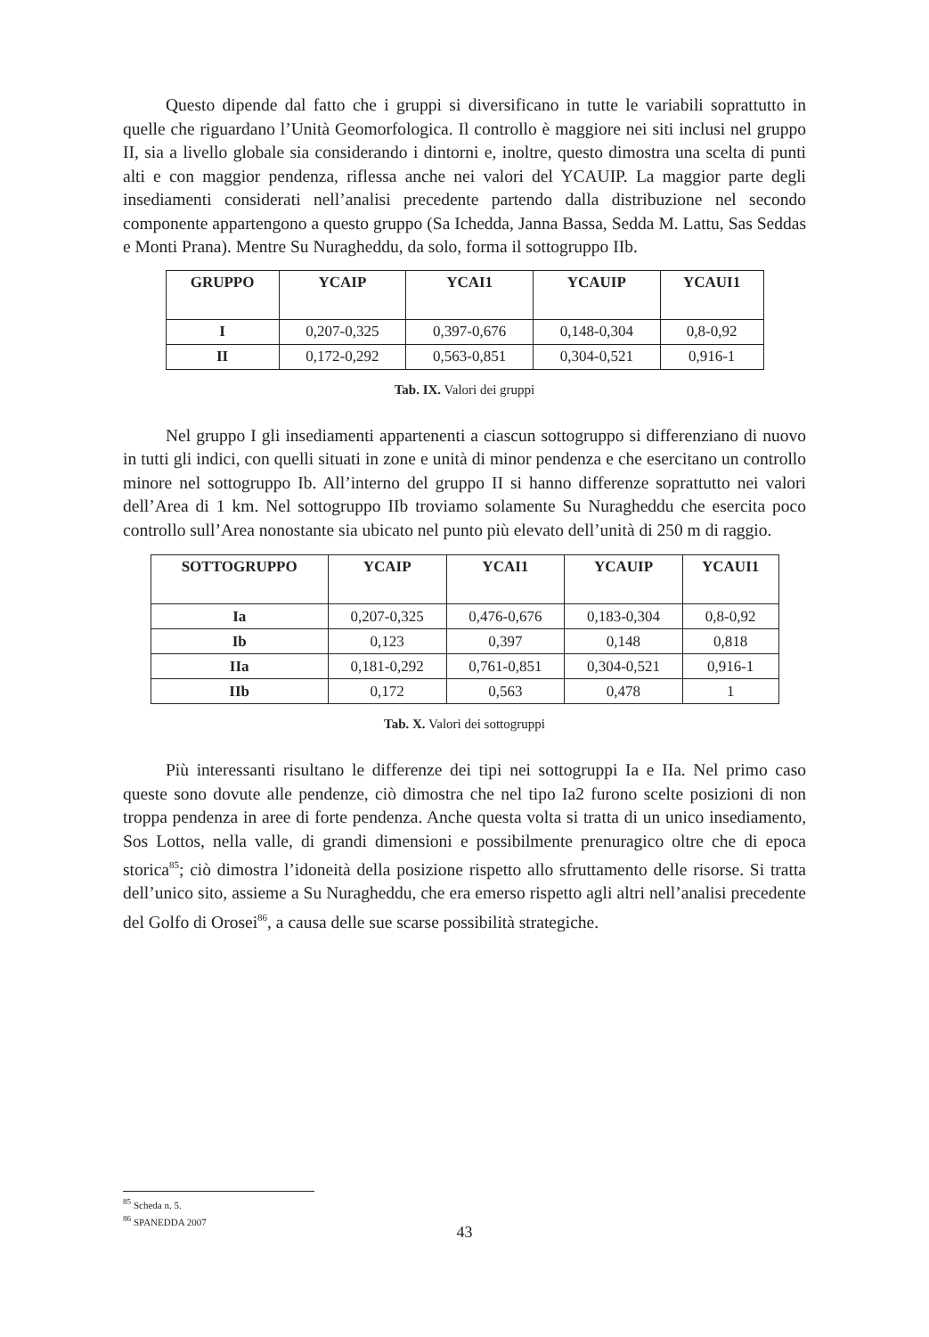Questo dipende dal fatto che i gruppi si diversificano in tutte le variabili soprattutto in quelle che riguardano l’Unità Geomorfologica. Il controllo è maggiore nei siti inclusi nel gruppo II, sia a livello globale sia considerando i dintorni e, inoltre, questo dimostra una scelta di punti alti e con maggior pendenza, riflessa anche nei valori del YCAUIP. La maggior parte degli insediamenti considerati nell’analisi precedente partendo dalla distribuzione nel secondo componente appartengono a questo gruppo (Sa Ichedda, Janna Bassa, Sedda M. Lattu, Sas Seddas e Monti Prana). Mentre Su Nuragheddu, da solo, forma il sottogruppo IIb.
| GRUPPO | YCAIP | YCAI1 | YCAUIP | YCAUI1 |
| --- | --- | --- | --- | --- |
| I | 0,207-0,325 | 0,397-0,676 | 0,148-0,304 | 0,8-0,92 |
| II | 0,172-0,292 | 0,563-0,851 | 0,304-0,521 | 0,916-1 |
Tab. IX. Valori dei gruppi
Nel gruppo I gli insediamenti appartenenti a ciascun sottogruppo si differenziano di nuovo in tutti gli indici, con quelli situati in zone e unità di minor pendenza e che esercitano un controllo minore nel sottogruppo Ib. All’interno del gruppo II si hanno differenze soprattutto nei valori dell’Area di 1 km. Nel sottogruppo IIb troviamo solamente Su Nuragheddu che esercita poco controllo sull’Area nonostante sia ubicato nel punto più elevato dell’unità di 250 m di raggio.
| SOTTOGRUPPO | YCAIP | YCAI1 | YCAUIP | YCAUI1 |
| --- | --- | --- | --- | --- |
| Ia | 0,207-0,325 | 0,476-0,676 | 0,183-0,304 | 0,8-0,92 |
| Ib | 0,123 | 0,397 | 0,148 | 0,818 |
| IIa | 0,181-0,292 | 0,761-0,851 | 0,304-0,521 | 0,916-1 |
| IIb | 0,172 | 0,563 | 0,478 | 1 |
Tab. X. Valori dei sottogruppi
Più interessanti risultano le differenze dei tipi nei sottogruppi Ia e IIa. Nel primo caso queste sono dovute alle pendenze, ciò dimostra che nel tipo Ia2 furono scelte posizioni di non troppa pendenza in aree di forte pendenza. Anche questa volta si tratta di un unico insediamento, Sos Lottos, nella valle, di grandi dimensioni e possibilmente prenuragico oltre che di epoca storica<sup>85</sup>; ciò dimostra l’idoneità della posizione rispetto allo sfruttamento delle risorse. Si tratta dell’unico sito, assieme a Su Nuragheddu, che era emerso rispetto agli altri nell’analisi precedente del Golfo di Orosei<sup>86</sup>, a causa delle sue scarse possibilità strategiche.
<sup>85</sup> Scheda n. 5.
<sup>86</sup> SPANEDDA 2007
43